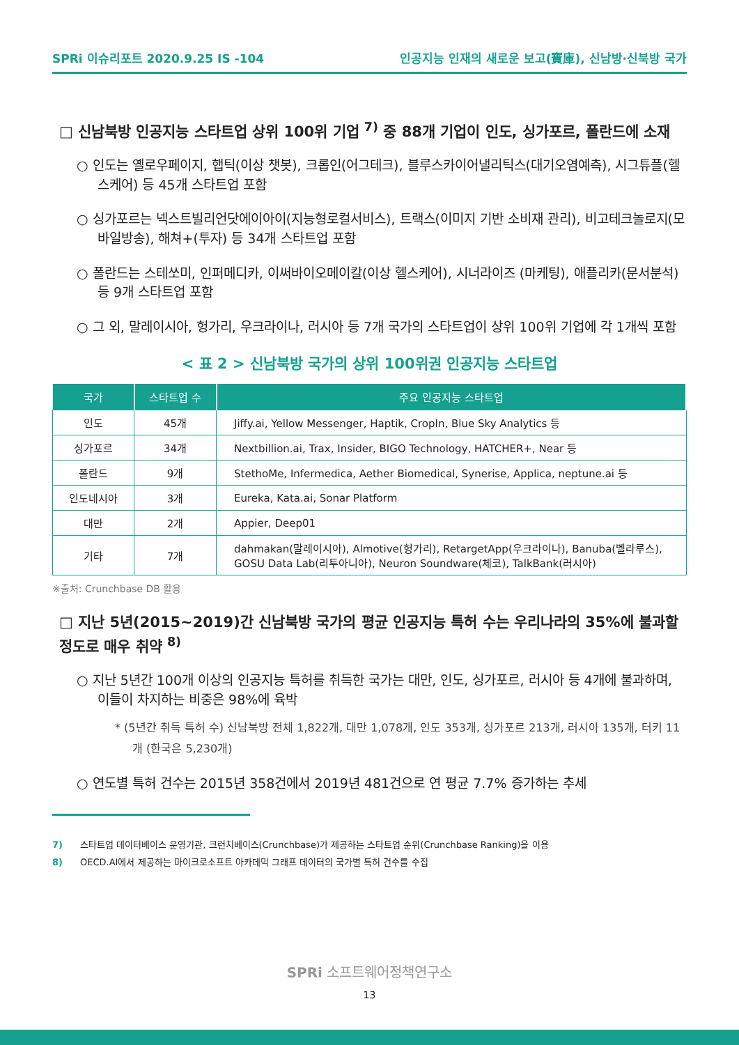SPRi 이슈리포트 2020.9.25 IS -104 인공지능 인재의 새로운 보고(寶庫), 신남방·신북방 국가
□ 신남북방 인공지능 스타트업 상위 100위 기업 <sup>7)</sup> 중 88개 기업이 인도, 싱가포르, 폴란드에 소재
○ 인도는 옐로우페이지, 햅틱(이상 챗봇), 크롭인(어그테크), 블루스카이어낼리틱스(대기오염예측), 시그튜플(헬스케어) 등 45개 스타트업 포함
○ 싱가포르는 넥스트빌리언닷에이아이(지능형로컬서비스), 트랙스(이미지 기반 소비재 관리), 비고테크놀로지(모바일방송), 해쳐+(투자) 등 34개 스타트업 포함
○ 폴란드는 스테쏘미, 인퍼메디카, 이써바이오메이칼(이상 헬스케어), 시너라이즈 (마케팅), 애플리카(문서분석) 등 9개 스타트업 포함
○ 그 외, 말레이시아, 헝가리, 우크라이나, 러시아 등 7개 국가의 스타트업이 상위 100위 기업에 각 1개씩 포함
< 표 2 > 신남북방 국가의 상위 100위권 인공지능 스타트업
| 국가 | 스타트업 수 | 주요 인공지능 스타트업 |
| --- | --- | --- |
| 인도 | 45개 | Jiffy.ai, Yellow Messenger, Haptik, CropIn, Blue Sky Analytics 등 |
| 싱가포르 | 34개 | Nextbillion.ai, Trax, Insider, BIGO Technology, HATCHER+, Near 등 |
| 폴란드 | 9개 | StethoMe, Infermedica, Aether Biomedical, Synerise, Applica, neptune.ai 등 |
| 인도네시아 | 3개 | Eureka, Kata.ai, Sonar Platform |
| 대만 | 2개 | Appier, Deep01 |
| 기타 | 7개 | dahmakan(말레이시아), Almotive(헝가리), RetargetApp(우크라이나), Banuba(벨라루스), GOSU Data Lab(리투아니아), Neuron Soundware(체코), TalkBank(러시아) |
※출처: Crunchbase DB 활용
□ 지난 5년(2015~2019)간 신남북방 국가의 평균 인공지능 특허 수는 우리나라의 35%에 불과할 정도로 매우 취약 <sup>8)</sup>
○ 지난 5년간 100개 이상의 인공지능 특허를 취득한 국가는 대만, 인도, 싱가포르, 러시아 등 4개에 불과하며, 이들이 차지하는 비중은 98%에 육박
* (5년간 취득 특허 수) 신남북방 전체 1,822개, 대만 1,078개, 인도 353개, 싱가포르 213개, 러시아 135개, 터키 11개 (한국은 5,230개)
○ 연도별 특허 건수는 2015년 358건에서 2019년 481건으로 연 평균 7.7% 증가하는 추세
7) 스타트업 데이터베이스 운영기관, 크런치베이스(Crunchbase)가 제공하는 스타트업 순위(Crunchbase Ranking)을 이용
8) OECD.AI에서 제공하는 마이크로소프트 아카데믹 그래프 데이터의 국가별 특허 건수를 수집
SPRi 소프트웨어정책연구소
13